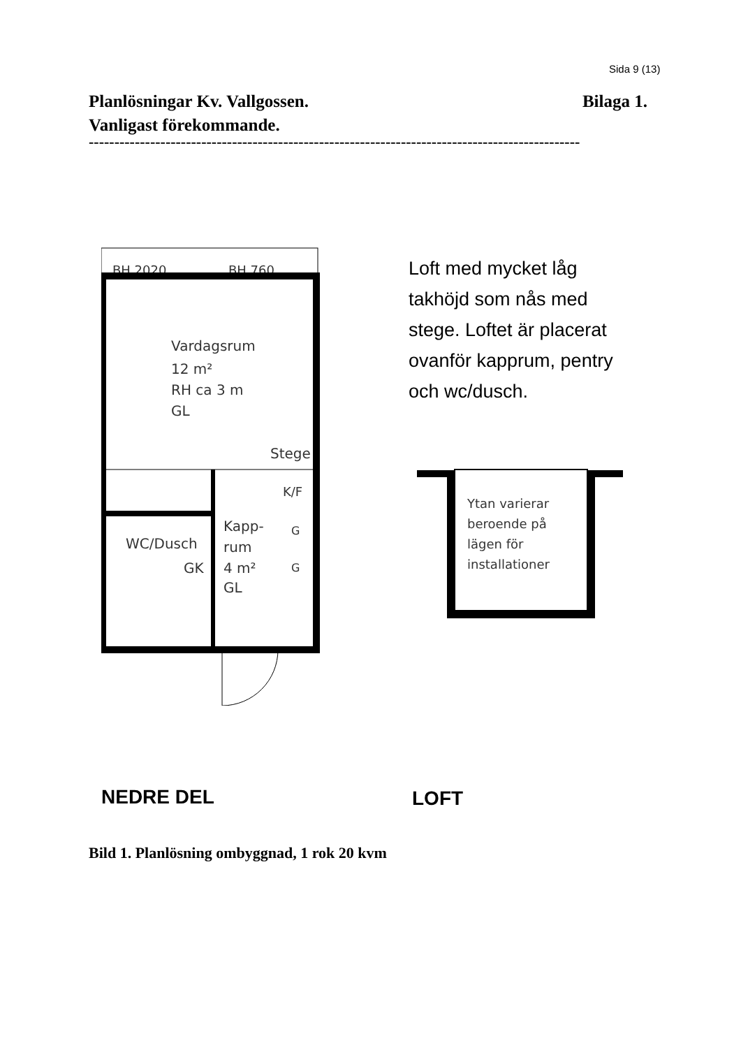Sida 9 (13)
Planlösningar Kv. Vallgossen.
Vanligast förekommande.
Bilaga 1.
------------------------------------------------------------------------------------------------
BH 2020
BH 760
Vardagsrum
12 m²
RH ca 3 m
GL
Stege
Kapp-
rum
4 m²
GL
WC/Dusch
GK
K/F
G
G
Loft med mycket låg
takhöjd som nås med
stege. Loftet är placerat
ovanför kapprum, pentry
och wc/dusch.
Ytan varierar
beroende på
lägen för
installationer
NEDRE DEL LOFT
Bild 1. Planlösning ombyggnad, 1 rok 20 kvm